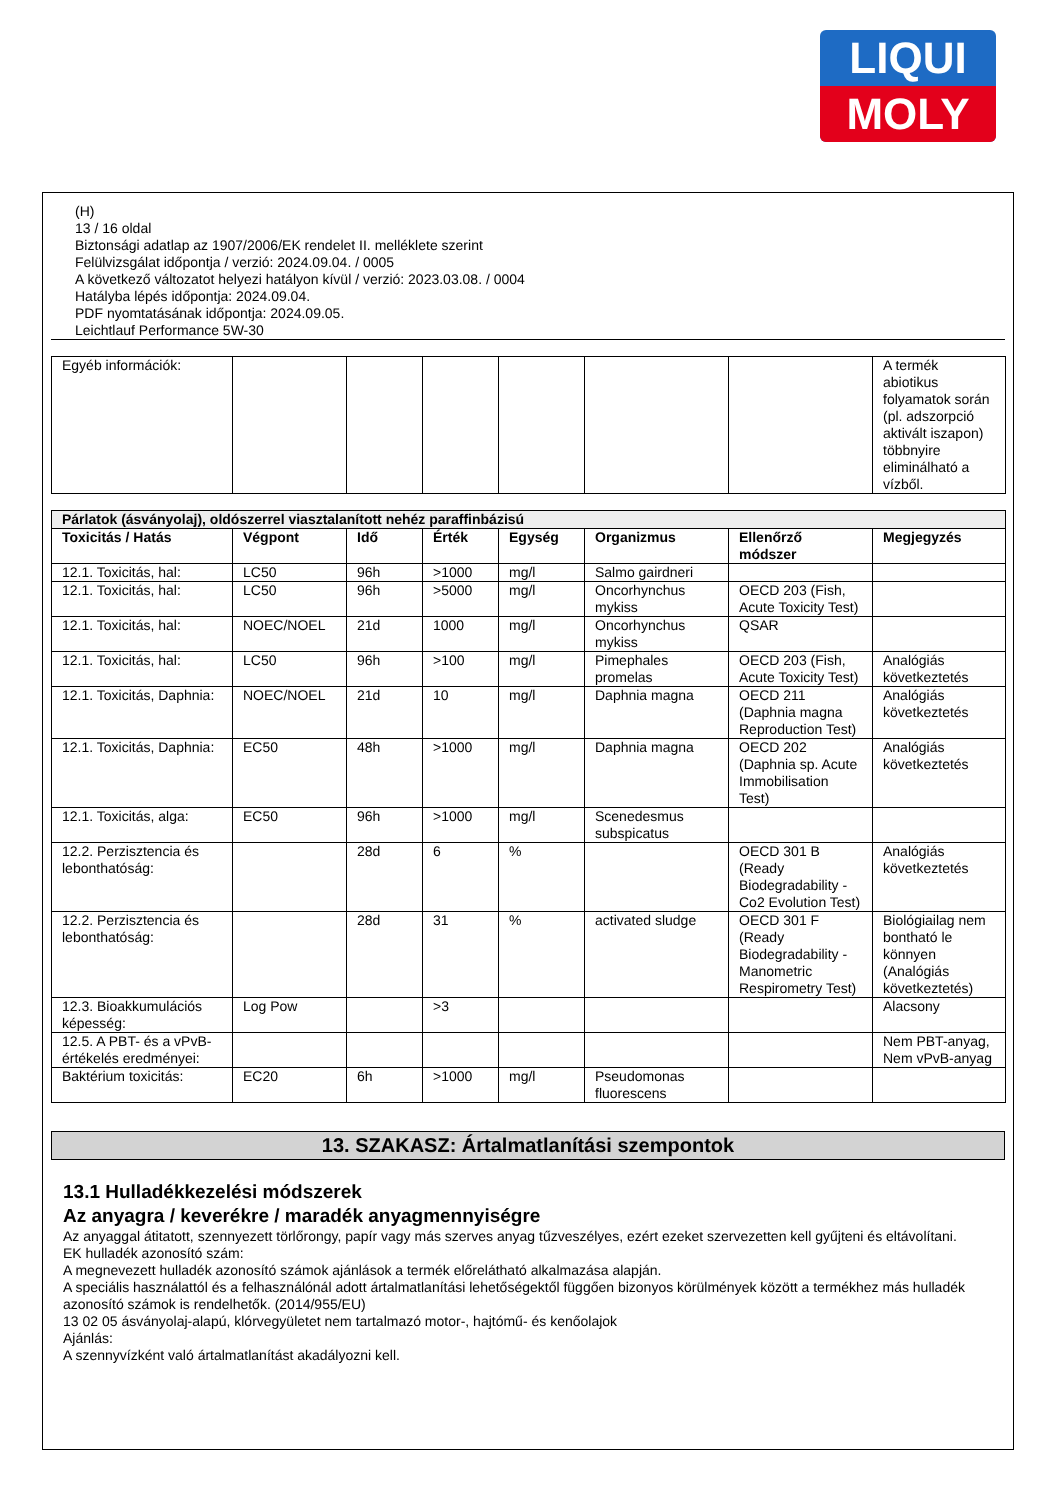LIQUI
MOLY
(H)
13 / 16 oldal
Biztonsági adatlap az 1907/2006/EK rendelet II. melléklete szerint
Felülvizsgálat időpontja / verzió: 2024.09.04. / 0005
A következő változatot helyezi hatályon kívül / verzió: 2023.03.08. / 0004
Hatályba lépés időpontja: 2024.09.04.
PDF nyomtatásának időpontja: 2024.09.05.
Leichtlauf Performance 5W-30
| Egyéb információk: | | | | | | | A termék abiotikus folyamatok során (pl. adszorpció aktivált iszapon) többnyire eliminálható a vízből. |
| Párlatok (ásványolaj), oldószerrel viasztalanított nehéz paraffinbázisú | | | | | | | |
| --- | --- | --- | --- | --- | --- | --- | --- |
| Toxicitás / Hatás | Végpont | Idő | Érték | Egység | Organizmus | Ellenőrző módszer | Megjegyzés |
| 12.1. Toxicitás, hal: | LC50 | 96h | >1000 | mg/l | Salmo gairdneri | | |
| 12.1. Toxicitás, hal: | LC50 | 96h | >5000 | mg/l | Oncorhynchus mykiss | OECD 203 (Fish, Acute Toxicity Test) | |
| 12.1. Toxicitás, hal: | NOEC/NOEL | 21d | 1000 | mg/l | Oncorhynchus mykiss | QSAR | |
| 12.1. Toxicitás, hal: | LC50 | 96h | >100 | mg/l | Pimephales promelas | OECD 203 (Fish, Acute Toxicity Test) | Analógiás következtetés |
| 12.1. Toxicitás, Daphnia: | NOEC/NOEL | 21d | 10 | mg/l | Daphnia magna | OECD 211 (Daphnia magna Reproduction Test) | Analógiás következtetés |
| 12.1. Toxicitás, Daphnia: | EC50 | 48h | >1000 | mg/l | Daphnia magna | OECD 202 (Daphnia sp. Acute Immobilisation Test) | Analógiás következtetés |
| 12.1. Toxicitás, alga: | EC50 | 96h | >1000 | mg/l | Scenedesmus subspicatus | | |
| 12.2. Perzisztencia és lebonthatóság: | | 28d | 6 | % | | OECD 301 B (Ready Biodegradability - Co2 Evolution Test) | Analógiás következtetés |
| 12.2. Perzisztencia és lebonthatóság: | | 28d | 31 | % | activated sludge | OECD 301 F (Ready Biodegradability - Manometric Respirometry Test) | Biológiailag nem bontható le könnyen (Analógiás következtetés) |
| 12.3. Bioakkumulációs képesség: | Log Pow | | >3 | | | | Alacsony |
| 12.5. A PBT- és a vPvB-értékelés eredményei: | | | | | | | Nem PBT-anyag, Nem vPvB-anyag |
| Baktérium toxicitás: | EC20 | 6h | >1000 | mg/l | Pseudomonas fluorescens | | |
13. SZAKASZ: Ártalmatlanítási szempontok
13.1 Hulladékkezelési módszerek
Az anyagra / keverékre / maradék anyagmennyiségre
Az anyaggal átitatott, szennyezett törlőrongy, papír vagy más szerves anyag tűzveszélyes, ezért ezeket szervezetten kell gyűjteni és eltávolítani.
EK hulladék azonosító szám:
A megnevezett hulladék azonosító számok ajánlások a termék előrelátható alkalmazása alapján.
A speciális használattól és a felhasználónál adott ártalmatlanítási lehetőségektől függően bizonyos körülmények között a termékhez más hulladék azonosító számok is rendelhetők. (2014/955/EU)
13 02 05 ásványolaj-alapú, klórvegyületet nem tartalmazó motor-, hajtómű- és kenőolajok
Ajánlás:
A szennyvízként való ártalmatlanítást akadályozni kell.